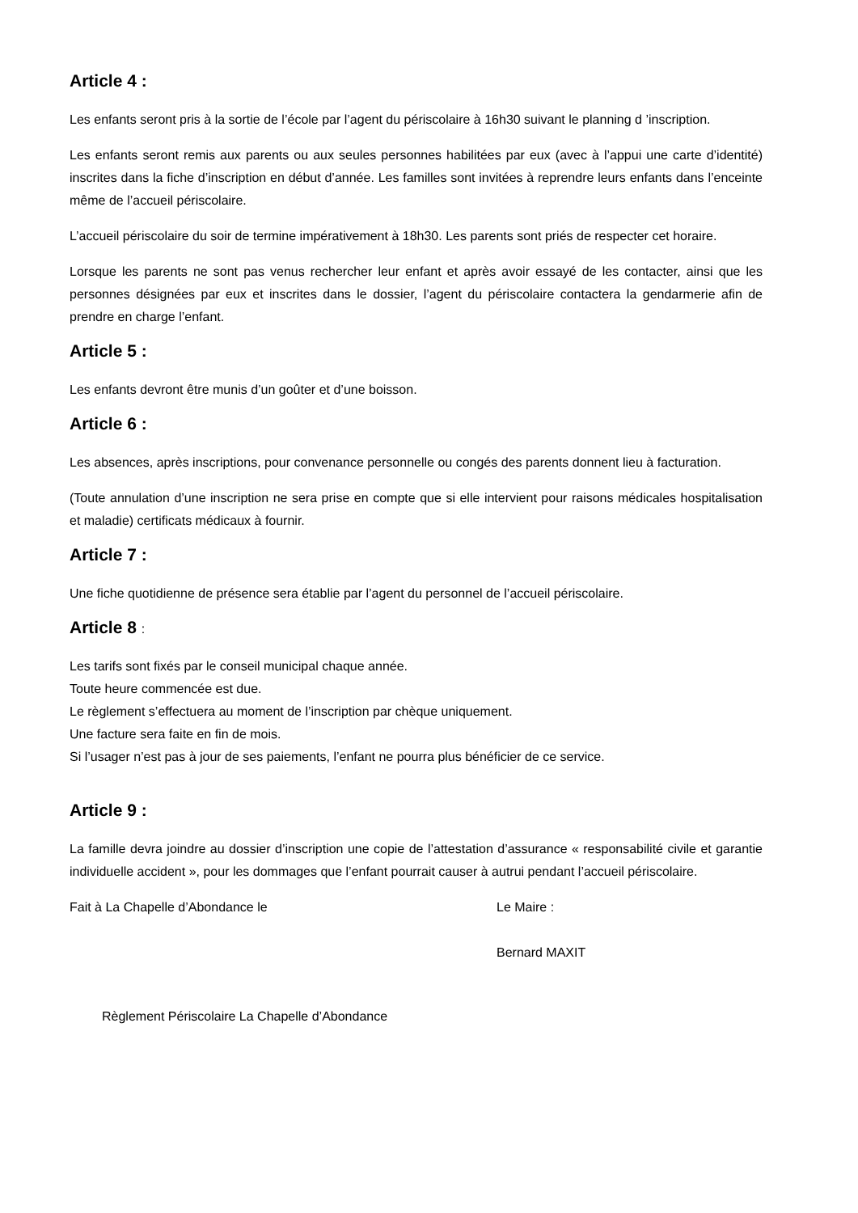Article 4 :
Les enfants seront pris à la sortie de l’école par l’agent du périscolaire à 16h30 suivant le planning d ’inscription.
Les enfants seront remis aux parents ou aux seules personnes habilitées par eux (avec à l’appui une carte d’identité) inscrites dans la fiche d’inscription en début d’année. Les familles sont invitées à reprendre leurs enfants dans l’enceinte même de l’accueil périscolaire.
L’accueil périscolaire du soir de termine impérativement à 18h30. Les parents sont priés de respecter cet horaire.
Lorsque les parents ne sont pas venus rechercher leur enfant et après avoir essayé de les contacter, ainsi que les personnes désignées par eux et inscrites dans le dossier, l’agent du périscolaire contactera la gendarmerie afin de prendre en charge l’enfant.
Article 5 :
Les enfants devront être munis d’un goûter et d’une boisson.
Article 6 :
Les absences, après inscriptions, pour convenance personnelle ou congés des parents donnent lieu à facturation.
(Toute annulation d’une inscription ne sera prise en compte que si elle intervient pour raisons médicales hospitalisation et maladie) certificats médicaux à fournir.
Article 7 :
Une fiche quotidienne de présence sera établie par l’agent du personnel de l’accueil périscolaire.
Article 8 :
Les tarifs sont fixés par le conseil municipal chaque année.
Toute heure commencée est due.
Le règlement s’effectuera au moment de l’inscription par chèque uniquement.
Une facture sera faite en fin de mois.
Si l’usager n’est pas à jour de ses paiements, l’enfant ne pourra plus bénéficier de ce service.
Article 9 :
La famille devra joindre au dossier d’inscription une copie de l’attestation d’assurance « responsabilité civile et garantie individuelle accident », pour les dommages que l’enfant pourrait causer à autrui pendant l’accueil périscolaire.
Fait à La Chapelle d’Abondance le Le Maire :
Bernard MAXIT
Règlement Périscolaire La Chapelle d’Abondance